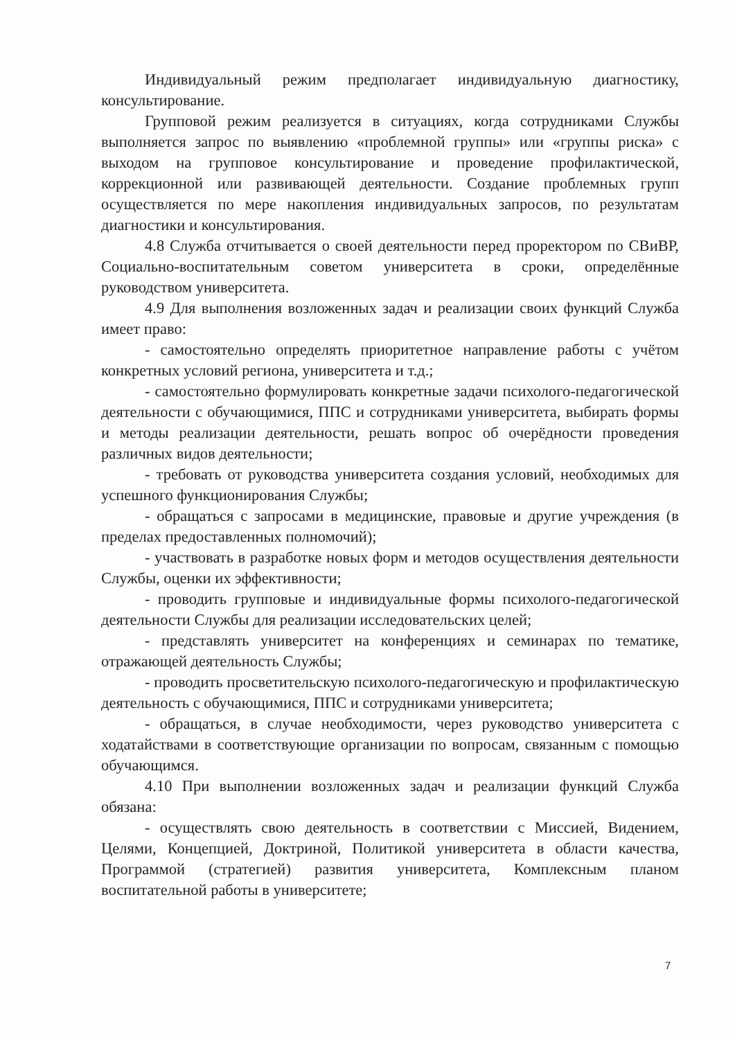Индивидуальный режим предполагает индивидуальную диагностику, консультирование.
Групповой режим реализуется в ситуациях, когда сотрудниками Службы выполняется запрос по выявлению «проблемной группы» или «группы риска» с выходом на групповое консультирование и проведение профилактической, коррекционной или развивающей деятельности. Создание проблемных групп осуществляется по мере накопления индивидуальных запросов, по результатам диагностики и консультирования.
4.8 Служба отчитывается о своей деятельности перед проректором по СВиВР, Социально-воспитательным советом университета в сроки, определённые руководством университета.
4.9 Для выполнения возложенных задач и реализации своих функций Служба имеет право:
- самостоятельно определять приоритетное направление работы с учётом конкретных условий региона, университета и т.д.;
- самостоятельно формулировать конкретные задачи психолого-педагогической деятельности с обучающимися, ППС и сотрудниками университета, выбирать формы и методы реализации деятельности, решать вопрос об очерёдности проведения различных видов деятельности;
- требовать от руководства университета создания условий, необходимых для успешного функционирования Службы;
- обращаться с запросами в медицинские, правовые и другие учреждения (в пределах предоставленных полномочий);
- участвовать в разработке новых форм и методов осуществления деятельности Службы, оценки их эффективности;
- проводить групповые и индивидуальные формы психолого-педагогической деятельности Службы для реализации исследовательских целей;
- представлять университет на конференциях и семинарах по тематике, отражающей деятельность Службы;
- проводить просветительскую психолого-педагогическую и профилактическую деятельность с обучающимися, ППС и сотрудниками университета;
- обращаться, в случае необходимости, через руководство университета с ходатайствами в соответствующие организации по вопросам, связанным с помощью обучающимся.
4.10 При выполнении возложенных задач и реализации функций Служба обязана:
- осуществлять свою деятельность в соответствии с Миссией, Видением, Целями, Концепцией, Доктриной, Политикой университета в области качества, Программой (стратегией) развития университета, Комплексным планом воспитательной работы в университете;
7